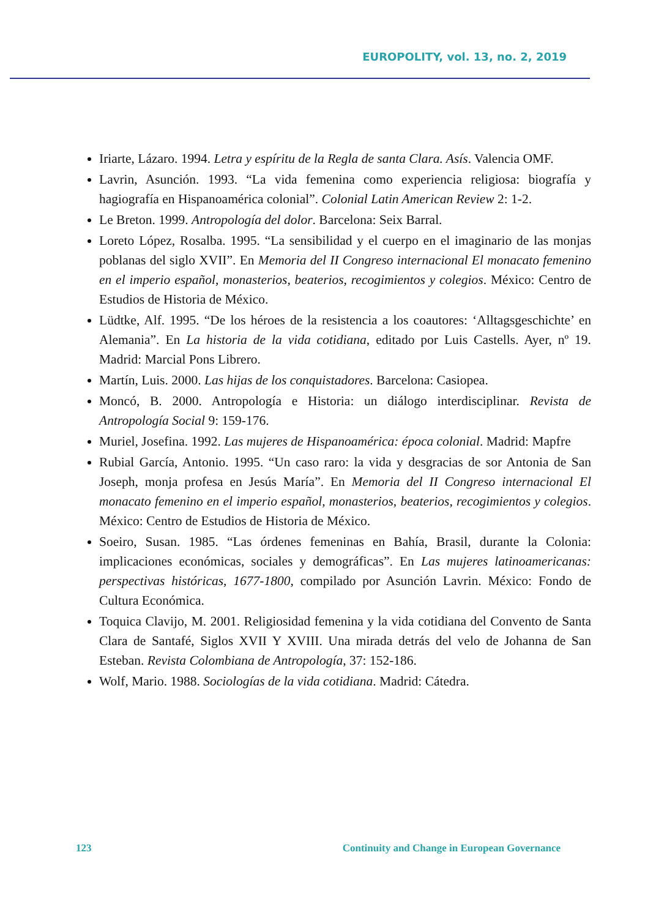EUROPOLITY, vol. 13, no. 2, 2019
Iriarte, Lázaro. 1994. Letra y espíritu de la Regla de santa Clara. Asís. Valencia OMF.
Lavrin, Asunción. 1993. “La vida femenina como experiencia religiosa: biografía y hagiografía en Hispanoamérica colonial”. Colonial Latin American Review 2: 1-2.
Le Breton. 1999. Antropología del dolor. Barcelona: Seix Barral.
Loreto López, Rosalba. 1995. “La sensibilidad y el cuerpo en el imaginario de las monjas poblanas del siglo XVII”. En Memoria del II Congreso internacional El monacato femenino en el imperio español, monasterios, beaterios, recogimientos y colegios. México: Centro de Estudios de Historia de México.
Lüdtke, Alf. 1995. “De los héroes de la resistencia a los coautores: ‘Alltagsgeschichte’ en Alemania”. En La historia de la vida cotidiana, editado por Luis Castells. Ayer, nº 19. Madrid: Marcial Pons Librero.
Martín, Luis. 2000. Las hijas de los conquistadores. Barcelona: Casiopea.
Moncó, B. 2000. Antropología e Historia: un diálogo interdisciplinar. Revista de Antropología Social 9: 159-176.
Muriel, Josefina. 1992. Las mujeres de Hispanoamérica: época colonial. Madrid: Mapfre
Rubial García, Antonio. 1995. “Un caso raro: la vida y desgracias de sor Antonia de San Joseph, monja profesa en Jesús María”. En Memoria del II Congreso internacional El monacato femenino en el imperio español, monasterios, beaterios, recogimientos y colegios. México: Centro de Estudios de Historia de México.
Soeiro, Susan. 1985. “Las órdenes femeninas en Bahía, Brasil, durante la Colonia: implicaciones económicas, sociales y demográficas”. En Las mujeres latinoamericanas: perspectivas históricas, 1677-1800, compilado por Asunción Lavrin. México: Fondo de Cultura Económica.
Toquica Clavijo, M. 2001. Religiosidad femenina y la vida cotidiana del Convento de Santa Clara de Santafé, Siglos XVII Y XVIII. Una mirada detrás del velo de Johanna de San Esteban. Revista Colombiana de Antropología, 37: 152-186.
Wolf, Mario. 1988. Sociologías de la vida cotidiana. Madrid: Cátedra.
123 Continuity and Change in European Governance